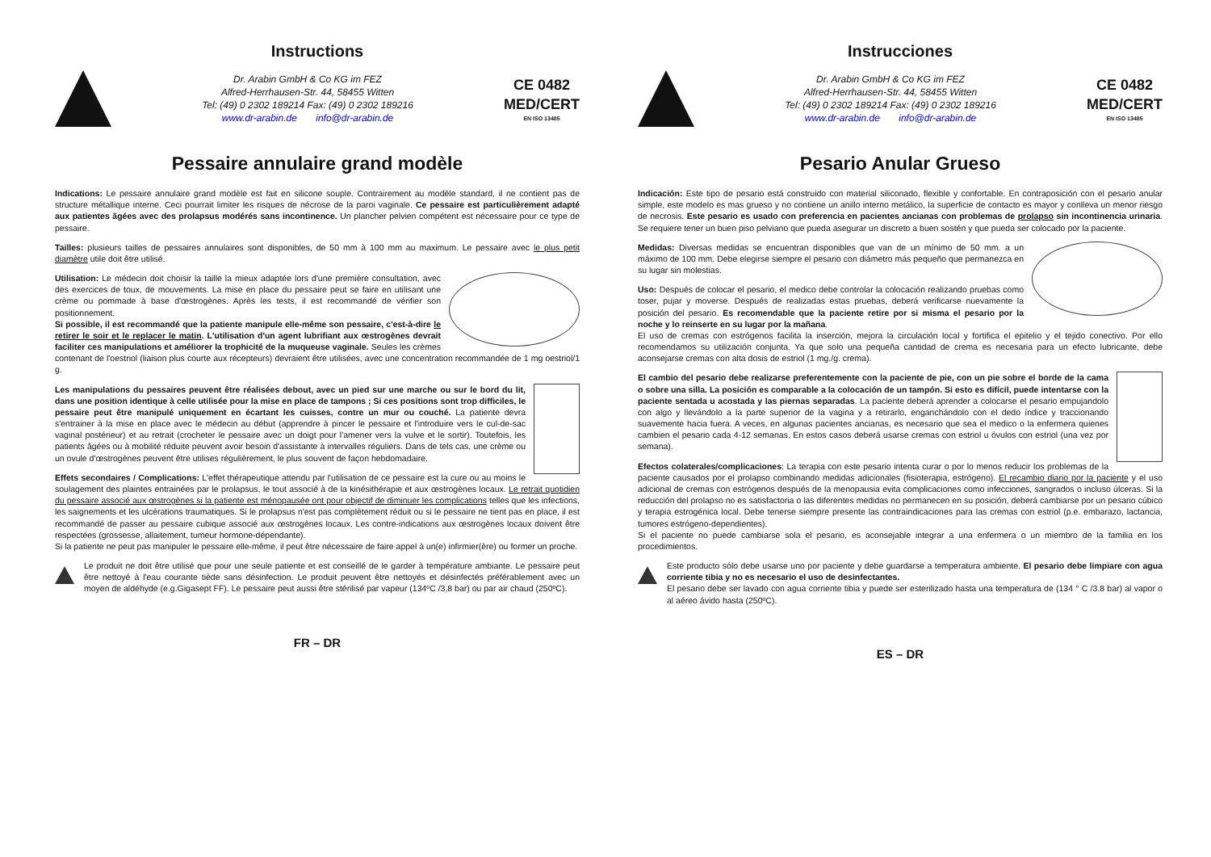Instructions
Dr. Arabin GmbH & Co KG im FEZ
Alfred-Herrhausen-Str. 44, 58455 Witten
Tel: (49) 0 2302 189214 Fax: (49) 0 2302 189216
www.dr-arabin.de info@dr-arabin.de
CE 0482
MED/CERT
EN ISO 13485
Pessaire annulaire grand modèle
Indications: Le pessaire annulaire grand modèle est fait en silicone souple. Contrairement au modèle standard, il ne contient pas de structure métallique interne. Ceci pourrait limiter les risques de nécrose de la paroi vaginale. Ce pessaire est particulièrement adapté aux patientes âgées avec des prolapsus modérés sans incontinence. Un plancher pelvien compétent est nécessaire pour ce type de pessaire.
Tailles: plusieurs tailles de pessaires annulaires sont disponibles, de 50 mm à 100 mm au maximum. Le pessaire avec le plus petit diamètre utile doit être utilisé.
Utilisation: Le médecin doit choisir la taille la mieux adaptée lors d'une première consultation, avec des exercices de toux, de mouvements. La mise en place du pessaire peut se faire en utilisant une crème ou pommade à base d'œstrogènes. Après les tests, il est recommandé de vérifier son positionnement.
Si possible, il est recommandé que la patiente manipule elle-même son pessaire, c'est-à-dire le retirer le soir et le replacer le matin. L'utilisation d'un agent lubrifiant aux œstrogènes devrait faciliter ces manipulations et améliorer la trophicité de la muqueuse vaginale. Seules les crèmes contenant de l'oestriol (liaison plus courte aux récepteurs) devraient être utilisées, avec une concentration recommandée de 1 mg oestriol/1 g.
Les manipulations du pessaires peuvent être réalisées debout, avec un pied sur une marche ou sur le bord du lit, dans une position identique à celle utilisée pour la mise en place de tampons ; Si ces positions sont trop difficiles, le pessaire peut être manipulé uniquement en écartant les cuisses, contre un mur ou couché. La patiente devra s'entrainer à la mise en place avec le médecin au début (apprendre à pincer le pessaire et l'introduire vers le cul-de-sac vaginal postérieur) et au retrait (crocheter le pessaire avec un doigt pour l'amener vers la vulve et le sortir). Toutefois, les patients âgées ou à mobilité réduite peuvent avoir besoin d'assistante à intervalles réguliers. Dans de tels cas, une crème ou un ovule d'œstrogènes peuvent être utilises régulièrement, le plus souvent de façon hebdomadaire.
Effets secondaires / Complications: L'effet thérapeutique attendu par l'utilisation de ce pessaire est la cure ou au moins le soulagement des plaintes entrainées par le prolapsus, le tout associé à de la kinésithérapie et aux œstrogènes locaux. Le retrait quotidien du pessaire associé aux œstrogènes si la patiente est ménopausée ont pour objectif de diminuer les complications telles que les infections, les saignements et les ulcérations traumatiques. Si le prolapsus n'est pas complètement réduit ou si le pessaire ne tient pas en place, il est recommandé de passer au pessaire cubique associé aux œstrogènes locaux. Les contre-indications aux œstrogènes locaux doivent être respectées (grossesse, allaitement, tumeur hormone-dépendante).
Si la patiente ne peut pas manipuler le pessaire elle-même, il peut être nécessaire de faire appel à un(e) infirmier(ère) ou former un proche.
Le produit ne doit être utilisé que pour une seule patiente et est conseillé de le garder à température ambiante. Le pessaire peut être nettoyé à l'eau courante tiède sans désinfection. Le produit peuvent être nettoyés et désinfectés préférablement avec un moyen de aldéhyde (e.g.Gigasept FF). Le pessaire peut aussi être stérilisé par vapeur (134ºC /3,8 bar) ou par air chaud (250ºC).
FR – DR
Instrucciones
Dr. Arabin GmbH & Co KG im FEZ
Alfred-Herrhausen-Str. 44, 58455 Witten
Tel: (49) 0 2302 189214 Fax: (49) 0 2302 189216
www.dr-arabin.de info@dr-arabin.de
CE 0482
MED/CERT
EN ISO 13485
Pesario Anular Grueso
Indicación: Este tipo de pesario está construido con material siliconado, flexible y confortable. En contraposición con el pesario anular simple, este modelo es mas grueso y no contiene un anillo interno metálico, la superficie de contacto es mayor y conlleva un menor riesgo de necrosis. Este pesario es usado con preferencia en pacientes ancianas con problemas de prolapso sin incontinencia urinaria. Se requiere tener un buen piso pelviano que pueda asegurar un discreto a buen sostén y que pueda ser colocado por la paciente.
Medidas: Diversas medidas se encuentran disponibles que van de un mínimo de 50 mm. a un máximo de 100 mm. Debe elegirse siempre el pesario con diámetro más pequeño que permanezca en su lugar sin molestias.
Uso: Después de colocar el pesario, el medico debe controlar la colocación realizando pruebas como toser, pujar y moverse. Después de realizadas estas pruebas, deberá verificarse nuevamente la posición del pesario. Es recomendable que la paciente retire por si misma el pesario por la noche y lo reinserte en su lugar por la mañana.
El uso de cremas con estrógenos facilita la inserción, mejora la circulación local y fortifica el epitelio y el tejido conectivo. Por ello recomendamos su utilización conjunta. Ya que solo una pequeña cantidad de crema es necesaria para un efecto lubricante, debe aconsejarse cremas con alta dosis de estriol (1 mg./g. crema).
El cambio del pesario debe realizarse preferentemente con la paciente de pie, con un pie sobre el borde de la cama o sobre una silla. La posición es comparable a la colocación de un tampón. Si esto es difícil, puede intentarse con la paciente sentada u acostada y las piernas separadas. La paciente deberá aprender a colocarse el pesario empujandolo con algo y llevándolo a la parte superior de la vagina y a retirarlo, enganchándolo con el dedo índice y traccionando suavemente hacia fuera. A veces, en algunas pacientes ancianas, es necesario que sea el medico o la enfermera quienes cambien el pesario cada 4-12 semanas. En estos casos deberá usarse cremas con estriol u óvulos con estriol (una vez por semana).
Efectos colaterales/complicaciones: La terapia con este pesario intenta curar o por lo menos reducir los problemas de la paciente causados por el prolapso combinando medidas adicionales (fisioterapia, estrógeno). El recambio diario por la paciente y el uso adicional de cremas con estrógenos después de la menopausia evita complicaciones como infecciones, sangrados o incluso úlceras. Si la reducción del prolapso no es satisfactoria o las diferentes medidas no permanecen en su posición, deberá cambiarse por un pesario cúbico y terapia estrogénica local. Debe tenerse siempre presente las contraindicaciones para las cremas con estriol (p.e. embarazo, lactancia, tumores estrógeno-dependientes).
Si el paciente no puede cambiarse sola el pesario, es aconsejable integrar a una enfermera o un miembro de la familia en los procedimientos.
Este producto sólo debe usarse uno por paciente y debe guardarse a temperatura ambiente. El pesario debe limpiare con agua corriente tibia y no es necesario el uso de desinfectantes.
El pesario debe ser lavado con agua corriente tibia y puede ser esterilizado hasta una temperatura de (134 ° C /3.8 bar) al vapor o al aéreo ávido hasta (250ºC).
ES – DR